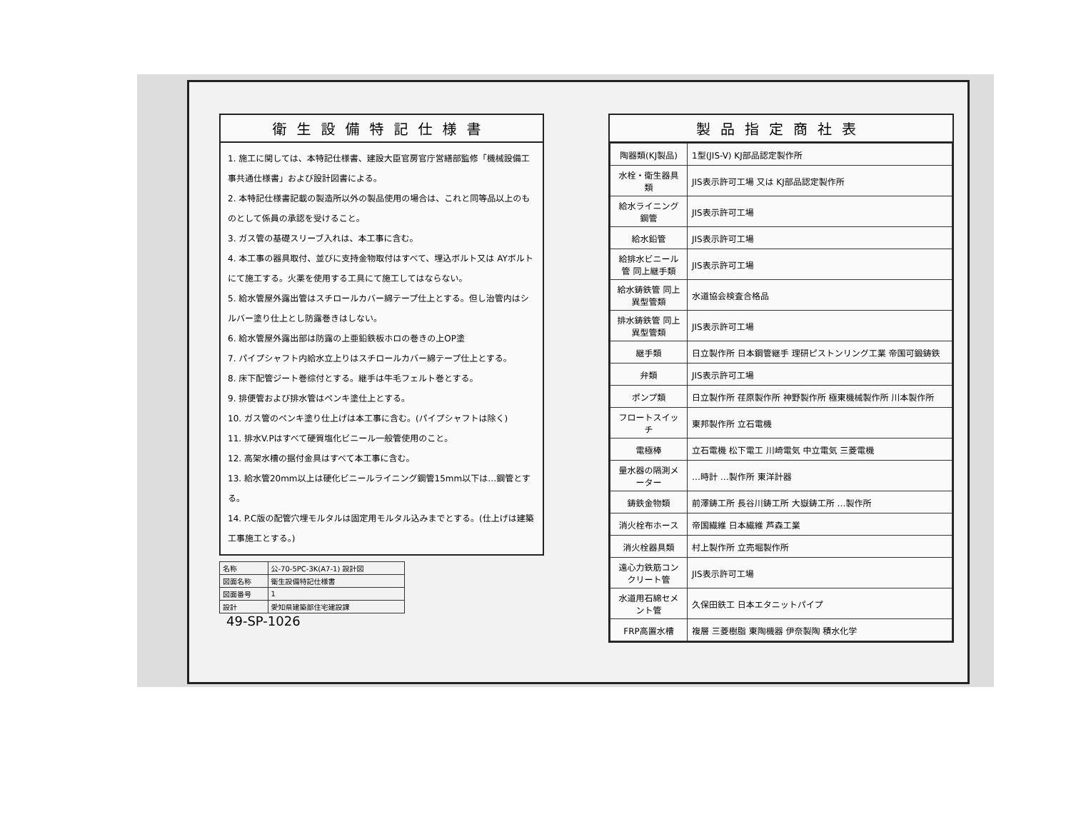衛生設備特記仕様書
1. 施工に関しては、本特記仕様書、建設大臣官房官庁営繕部監修「機械設備工事共通仕様書」および設計図書による。
2. 本特記仕様書記載の製造所以外の製品使用の場合は、これと同等品以上のものとして係員の承認を受けること。
3. ガス管の基礎スリーブ入れは、本工事に含む。
4. 本工事の器具取付、並びに支持金物取付はすべて、埋込ボルト又は AYボルトにて施工する。火薬を使用する工具にて施工してはならない。
5. 給水管屋外露出管はスチロールカバー綿テープ仕上とする。但し治管内はシルバー塗り仕上とし防露巻きはしない。
6. 給水管屋外露出部は防露の上亜鉛鉄板ホロの巻きの上OP塗
7. パイプシャフト内給水立上りはスチロールカバー綿テープ仕上とする。
8. 床下配管ジート巻综付とする。継手は牛毛フェルト巻とする。
9. 排便管および排水管はペンキ塗仕上とする。
10. ガス管のペンキ塗り仕上げは本工事に含む。(パイプシャフトは除く)
11. 排水V.Pはすべて硬質塩化ビニール一般管使用のこと。
12. 高架水槽の据付金具はすべて本工事に含む。
13. 給水管20mm以上は硬化ビニールライニング鋼管15mm以下は…鋼管とする。
14. P.C版の配管穴埋モルタルは固定用モルタル込みまでとする。(仕上げは建築工事施工とする。)
| 名称 | 公-70-5PC-3K(A7-1) 設計図 |
| 図面名称 | 衛生設備特記仕様書 |
| 図面番号 | 1 |
| 設計 | 愛知県建築部住宅建設課 |
49-SP-1026
製品指定商社表
| 陶器類(KJ製品) | 1型(JIS-V) KJ部品認定製作所 |
| 水栓・衛生器具類 | JIS表示許可工場 又は KJ部品認定製作所 |
| 給水ライニング鋼管 | JIS表示許可工場 |
| 給水鉛管 | JIS表示許可工場 |
| 給排水ビニール管 同上継手類 | JIS表示許可工場 |
| 給水鋳鉄管 同上異型管類 | 水道協会検査合格品 |
| 排水鋳鉄管 同上異型管類 | JIS表示許可工場 |
| 継手類 | 日立製作所 日本鋼管継手 理研ピストンリング工業 帝国可鍛鋳鉄 |
| 弁類 | JIS表示許可工場 |
| ポンプ類 | 日立製作所 荏原製作所 神野製作所 極東機械製作所 川本製作所 |
| フロートスイッチ | 東邦製作所 立石電機 |
| 電極棒 | 立石電機 松下電工 川崎電気 中立電気 三菱電機 |
| 量水器の隔測メーター | …時計 …製作所 東洋計器 |
| 鋳鉄金物類 | 前澤鋳工所 長谷川鋳工所 大嶽鋳工所 …製作所 |
| 消火栓布ホース | 帝国繊維 日本繊維 芦森工業 |
| 消火栓器具類 | 村上製作所 立売堀製作所 |
| 遠心力鉄筋コンクリート管 | JIS表示許可工場 |
| 水道用石綿セメント管 | 久保田鉄工 日本エタニットパイプ |
| FRP高置水槽 | 複層 三菱樹脂 東陶機器 伊奈製陶 積水化学 |